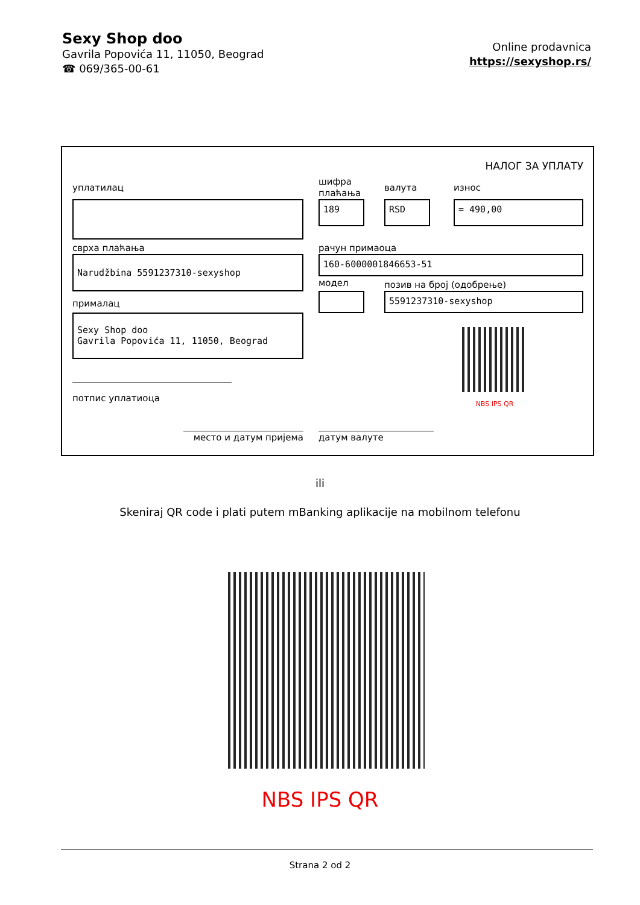Sexy Shop doo
Gavrila Popovića 11, 11050, Beograd
☎ 069/365-00-61
Online prodavnica
https://sexyshop.rs/
НАЛОГ ЗА УПЛАТУ
уплатилац
шифра
плаћања
валута износ
189 RSD = 490,00
сврха плаћања
Narudžbina 5591237310-sexyshop
рачун примаоца
160-6000001846653-51
модел позив на број (одобрење)
5591237310-sexyshop
прималац
Sexy Shop doo
Gavrila Popovića 11, 11050, Beograd
NBS IPS QR
потпис уплатиоца
место и датум пријема датум валуте
ili
Skeniraj QR code i plati putem mBanking aplikacije na mobilnom telefonu
NBS IPS QR
Strana 2 od 2